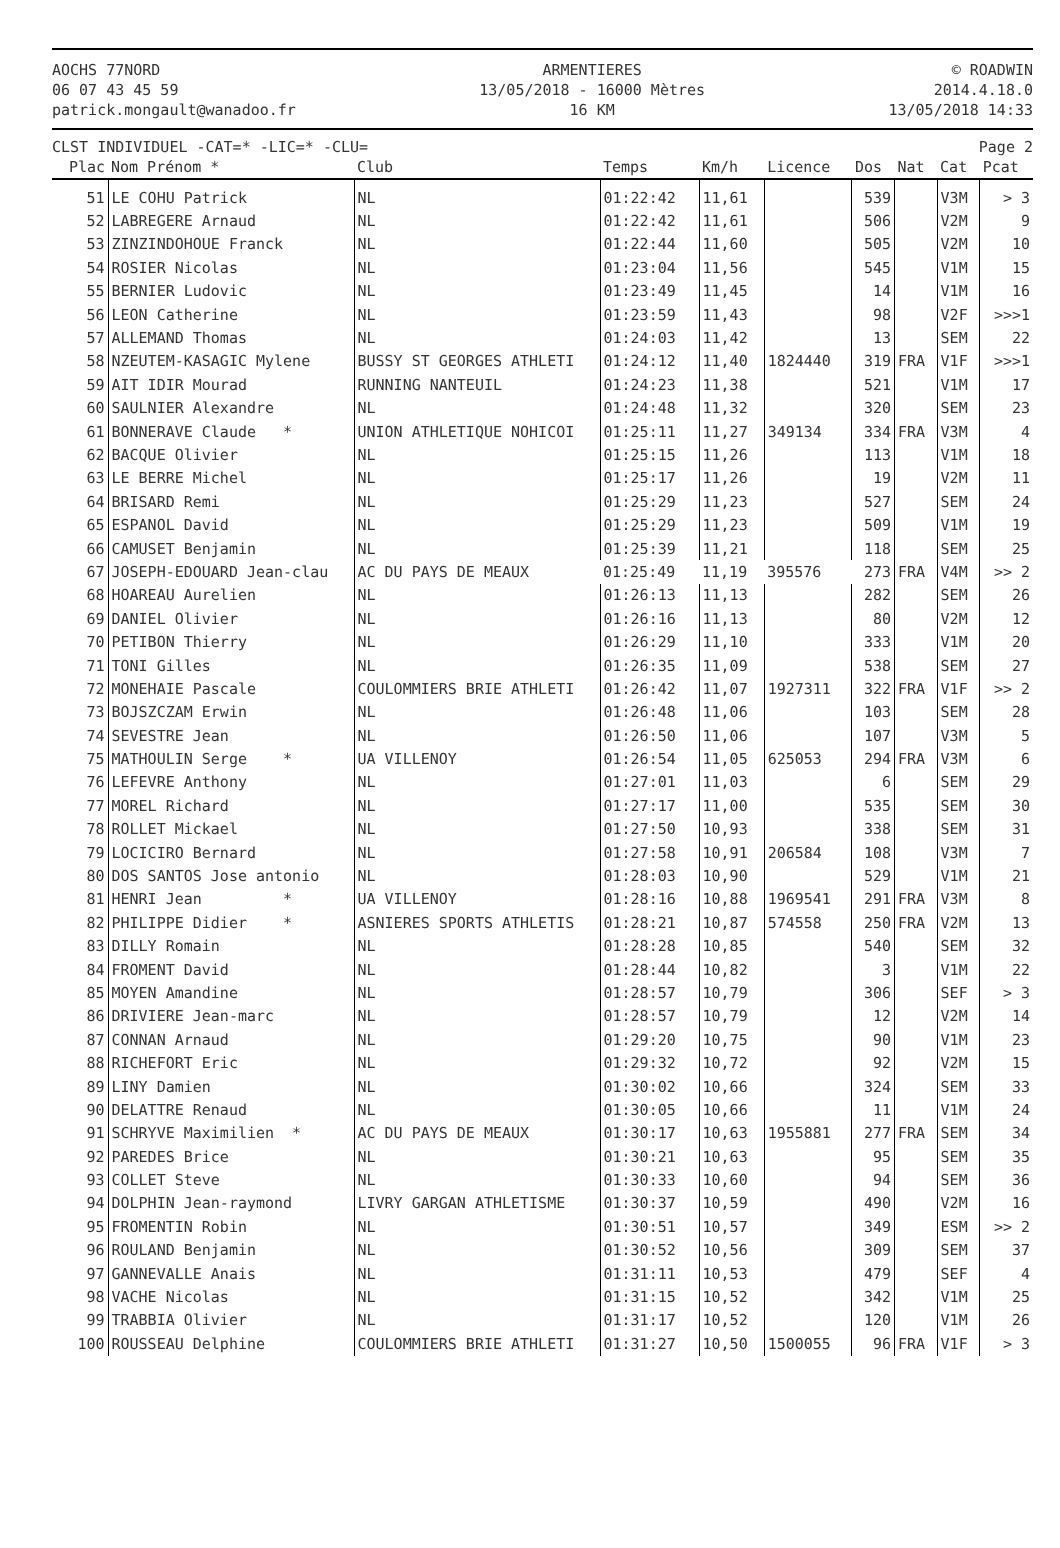AOCHS 77NORD
06 07 43 45 59
patrick.mongault@wanadoo.fr
ARMENTIERES
13/05/2018 - 16000 Mètres
16 KM
© ROADWIN
2014.4.18.0
13/05/2018 14:33
CLST INDIVIDUEL -CAT=* -LIC=* -CLU=
Page 2
| Plac | Nom Prénom * | Club | Temps | Km/h | Licence | Dos | Nat | Cat | Pcat |
| --- | --- | --- | --- | --- | --- | --- | --- | --- | --- |
| 51 | LE COHU Patrick | NL | 01:22:42 | 11,61 | | 539 | | V3M | > 3 |
| 52 | LABREGERE Arnaud | NL | 01:22:42 | 11,61 | | 506 | | V2M | 9 |
| 53 | ZINZINDOHOUE Franck | NL | 01:22:44 | 11,60 | | 505 | | V2M | 10 |
| 54 | ROSIER Nicolas | NL | 01:23:04 | 11,56 | | 545 | | V1M | 15 |
| 55 | BERNIER Ludovic | NL | 01:23:49 | 11,45 | | 14 | | V1M | 16 |
| 56 | LEON Catherine | NL | 01:23:59 | 11,43 | | 98 | | V2F | >>>1 |
| 57 | ALLEMAND Thomas | NL | 01:24:03 | 11,42 | | 13 | | SEM | 22 |
| 58 | NZEUTEM-KASAGIC Mylene | BUSSY ST GEORGES ATHLETI | 01:24:12 | 11,40 | 1824440 | 319 | FRA | V1F | >>>1 |
| 59 | AIT IDIR Mourad | RUNNING NANTEUIL | 01:24:23 | 11,38 | | 521 | | V1M | 17 |
| 60 | SAULNIER Alexandre | NL | 01:24:48 | 11,32 | | 320 | | SEM | 23 |
| 61 | BONNERAVE Claude * | UNION ATHLETIQUE NOHICOI | 01:25:11 | 11,27 | 349134 | 334 | FRA | V3M | 4 |
| 62 | BACQUE Olivier | NL | 01:25:15 | 11,26 | | 113 | | V1M | 18 |
| 63 | LE BERRE Michel | NL | 01:25:17 | 11,26 | | 19 | | V2M | 11 |
| 64 | BRISARD Remi | NL | 01:25:29 | 11,23 | | 527 | | SEM | 24 |
| 65 | ESPANOL David | NL | 01:25:29 | 11,23 | | 509 | | V1M | 19 |
| 66 | CAMUSET Benjamin | NL | 01:25:39 | 11,21 | | 118 | | SEM | 25 |
| 67 | JOSEPH-EDOUARD Jean-clau | AC DU PAYS DE MEAUX | 01:25:49 | 11,19 | 395576 | 273 | FRA | V4M | >> 2 |
| 68 | HOAREAU Aurelien | NL | 01:26:13 | 11,13 | | 282 | | SEM | 26 |
| 69 | DANIEL Olivier | NL | 01:26:16 | 11,13 | | 80 | | V2M | 12 |
| 70 | PETIBON Thierry | NL | 01:26:29 | 11,10 | | 333 | | V1M | 20 |
| 71 | TONI Gilles | NL | 01:26:35 | 11,09 | | 538 | | SEM | 27 |
| 72 | MONEHAIE Pascale | COULOMMIERS BRIE ATHLETI | 01:26:42 | 11,07 | 1927311 | 322 | FRA | V1F | >> 2 |
| 73 | BOJSZCZAM Erwin | NL | 01:26:48 | 11,06 | | 103 | | SEM | 28 |
| 74 | SEVESTRE Jean | NL | 01:26:50 | 11,06 | | 107 | | V3M | 5 |
| 75 | MATHOULIN Serge * | UA VILLENOY | 01:26:54 | 11,05 | 625053 | 294 | FRA | V3M | 6 |
| 76 | LEFEVRE Anthony | NL | 01:27:01 | 11,03 | | 6 | | SEM | 29 |
| 77 | MOREL Richard | NL | 01:27:17 | 11,00 | | 535 | | SEM | 30 |
| 78 | ROLLET Mickael | NL | 01:27:50 | 10,93 | | 338 | | SEM | 31 |
| 79 | LOCICIRO Bernard | NL | 01:27:58 | 10,91 | 206584 | 108 | | V3M | 7 |
| 80 | DOS SANTOS Jose antonio | NL | 01:28:03 | 10,90 | | 529 | | V1M | 21 |
| 81 | HENRI Jean * | UA VILLENOY | 01:28:16 | 10,88 | 1969541 | 291 | FRA | V3M | 8 |
| 82 | PHILIPPE Didier * | ASNIERES SPORTS ATHLETIS | 01:28:21 | 10,87 | 574558 | 250 | FRA | V2M | 13 |
| 83 | DILLY Romain | NL | 01:28:28 | 10,85 | | 540 | | SEM | 32 |
| 84 | FROMENT David | NL | 01:28:44 | 10,82 | | 3 | | V1M | 22 |
| 85 | MOYEN Amandine | NL | 01:28:57 | 10,79 | | 306 | | SEF | > 3 |
| 86 | DRIVIERE Jean-marc | NL | 01:28:57 | 10,79 | | 12 | | V2M | 14 |
| 87 | CONNAN Arnaud | NL | 01:29:20 | 10,75 | | 90 | | V1M | 23 |
| 88 | RICHEFORT Eric | NL | 01:29:32 | 10,72 | | 92 | | V2M | 15 |
| 89 | LINY Damien | NL | 01:30:02 | 10,66 | | 324 | | SEM | 33 |
| 90 | DELATTRE Renaud | NL | 01:30:05 | 10,66 | | 11 | | V1M | 24 |
| 91 | SCHRYVE Maximilien * | AC DU PAYS DE MEAUX | 01:30:17 | 10,63 | 1955881 | 277 | FRA | SEM | 34 |
| 92 | PAREDES Brice | NL | 01:30:21 | 10,63 | | 95 | | SEM | 35 |
| 93 | COLLET Steve | NL | 01:30:33 | 10,60 | | 94 | | SEM | 36 |
| 94 | DOLPHIN Jean-raymond | LIVRY GARGAN ATHLETISME | 01:30:37 | 10,59 | | 490 | | V2M | 16 |
| 95 | FROMENTIN Robin | NL | 01:30:51 | 10,57 | | 349 | | ESM | >> 2 |
| 96 | ROULAND Benjamin | NL | 01:30:52 | 10,56 | | 309 | | SEM | 37 |
| 97 | GANNEVALLE Anais | NL | 01:31:11 | 10,53 | | 479 | | SEF | 4 |
| 98 | VACHE Nicolas | NL | 01:31:15 | 10,52 | | 342 | | V1M | 25 |
| 99 | TRABBIA Olivier | NL | 01:31:17 | 10,52 | | 120 | | V1M | 26 |
| 100 | ROUSSEAU Delphine | COULOMMIERS BRIE ATHLETI | 01:31:27 | 10,50 | 1500055 | 96 | FRA | V1F | > 3 |